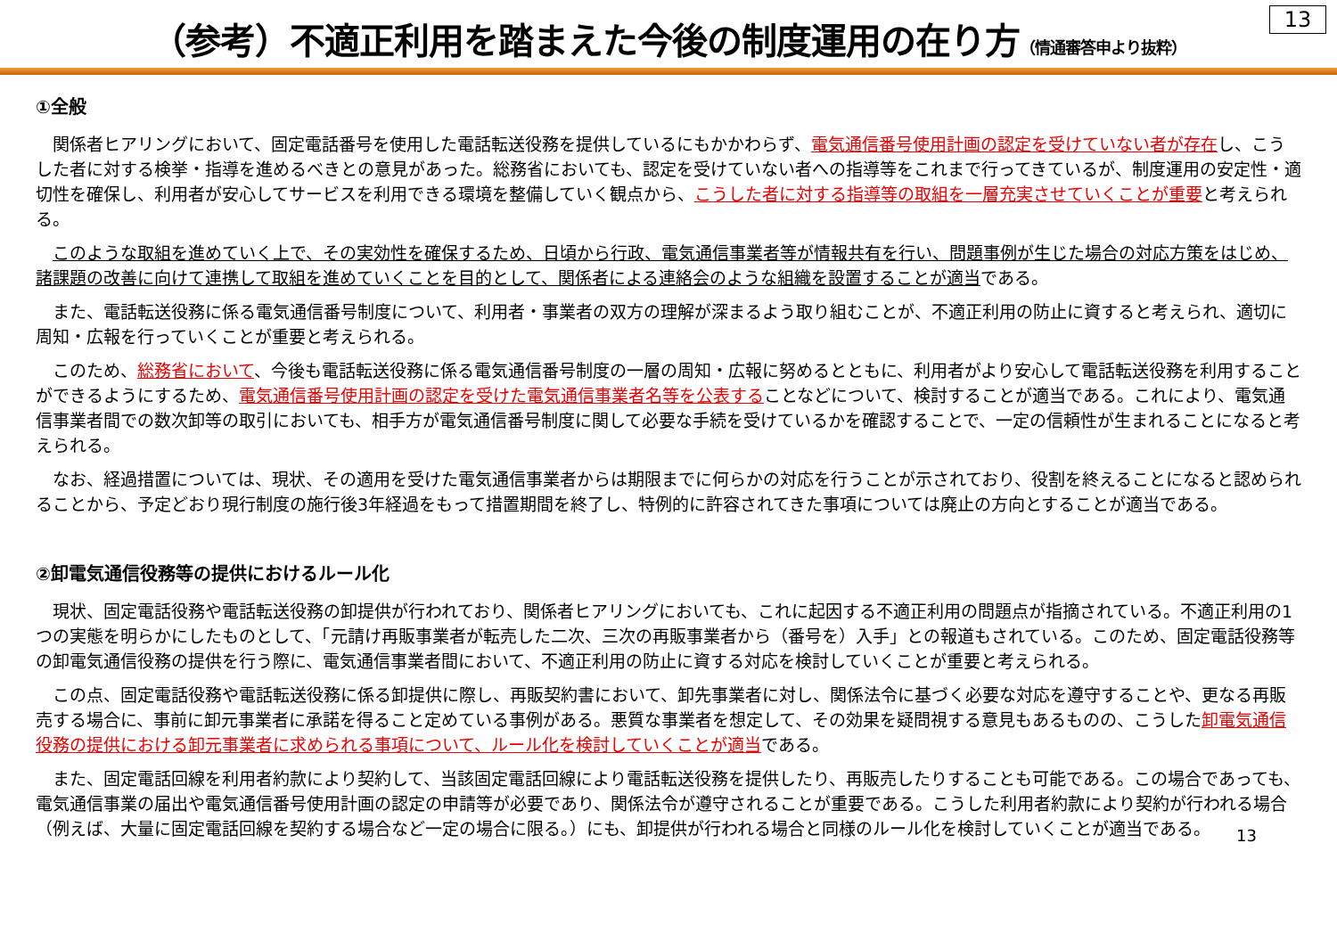（参考）不適正利用を踏まえた今後の制度運用の在り方（情通審答申より抜粋）
13
①全般
関係者ヒアリングにおいて、固定電話番号を使用した電話転送役務を提供しているにもかかわらず、電気通信番号使用計画の認定を受けていない者が存在し、こうした者に対する検挙・指導を進めるべきとの意見があった。総務省においても、認定を受けていない者への指導等をこれまで行ってきているが、制度運用の安定性・適切性を確保し、利用者が安心してサービスを利用できる環境を整備していく観点から、こうした者に対する指導等の取組を一層充実させていくことが重要と考えられる。
このような取組を進めていく上で、その実効性を確保するため、日頃から行政、電気通信事業者等が情報共有を行い、問題事例が生じた場合の対応方策をはじめ、諸課題の改善に向けて連携して取組を進めていくことを目的として、関係者による連絡会のような組織を設置することが適当である。
また、電話転送役務に係る電気通信番号制度について、利用者・事業者の双方の理解が深まるよう取り組むことが、不適正利用の防止に資すると考えられ、適切に周知・広報を行っていくことが重要と考えられる。
このため、総務省において、今後も電話転送役務に係る電気通信番号制度の一層の周知・広報に努めるとともに、利用者がより安心して電話転送役務を利用することができるようにするため、電気通信番号使用計画の認定を受けた電気通信事業者名等を公表することなどについて、検討することが適当である。これにより、電気通信事業者間での数次卸等の取引においても、相手方が電気通信番号制度に関して必要な手続を受けているかを確認することで、一定の信頼性が生まれることになると考えられる。
なお、経過措置については、現状、その適用を受けた電気通信事業者からは期限までに何らかの対応を行うことが示されており、役割を終えることになると認められることから、予定どおり現行制度の施行後3年経過をもって措置期間を終了し、特例的に許容されてきた事項については廃止の方向とすることが適当である。
②卸電気通信役務等の提供におけるルール化
現状、固定電話役務や電話転送役務の卸提供が行われており、関係者ヒアリングにおいても、これに起因する不適正利用の問題点が指摘されている。不適正利用の1つの実態を明らかにしたものとして、「元請け再販事業者が転売した二次、三次の再販事業者から（番号を）入手」との報道もされている。このため、固定電話役務等の卸電気通信役務の提供を行う際に、電気通信事業者間において、不適正利用の防止に資する対応を検討していくことが重要と考えられる。
この点、固定電話役務や電話転送役務に係る卸提供に際し、再販契約書において、卸先事業者に対し、関係法令に基づく必要な対応を遵守することや、更なる再販売する場合に、事前に卸元事業者に承諾を得ること定めている事例がある。悪質な事業者を想定して、その効果を疑問視する意見もあるものの、こうした卸電気通信役務の提供における卸元事業者に求められる事項について、ルール化を検討していくことが適当である。
また、固定電話回線を利用者約款により契約して、当該固定電話回線により電話転送役務を提供したり、再販売したりすることも可能である。この場合であっても、電気通信事業の届出や電気通信番号使用計画の認定の申請等が必要であり、関係法令が遵守されることが重要である。こうした利用者約款により契約が行われる場合（例えば、大量に固定電話回線を契約する場合など一定の場合に限る。）にも、卸提供が行われる場合と同様のルール化を検討していくことが適当である。
13